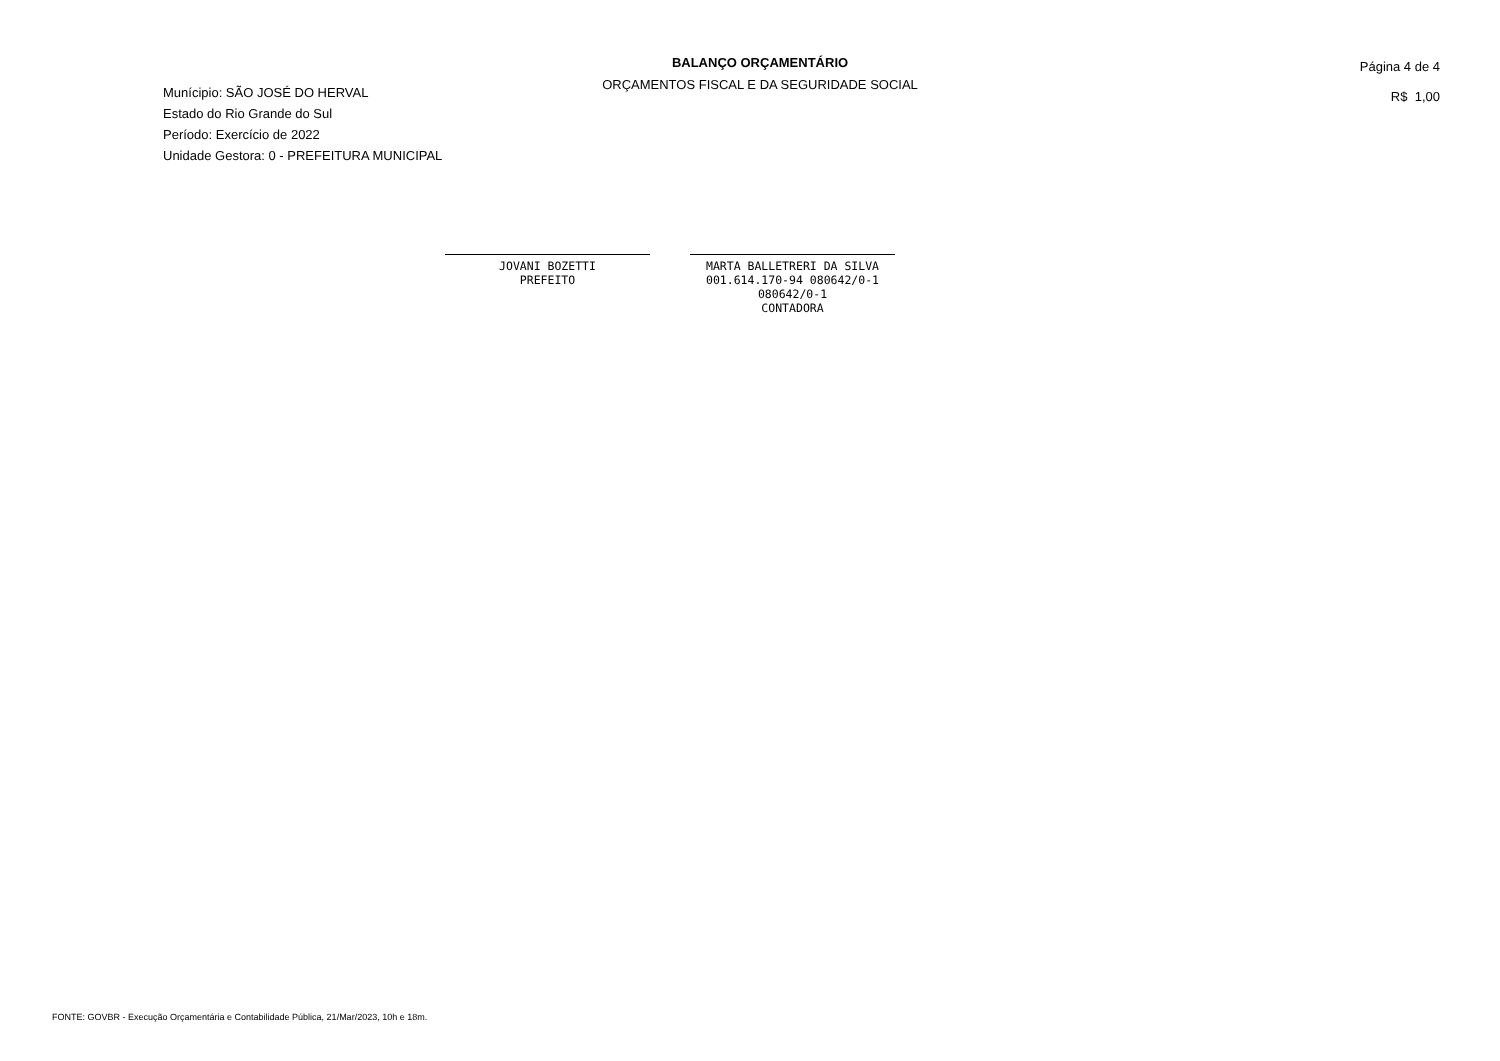BALANÇO ORÇAMENTÁRIO
ORÇAMENTOS FISCAL E DA SEGURIDADE SOCIAL
Munícipio: SÃO JOSÉ DO HERVAL
Estado do Rio Grande do Sul
Período: Exercício de 2022
Unidade Gestora: 0 - PREFEITURA MUNICIPAL
Página 4 de 4
R$ 1,00
JOVANI BOZETTI
PREFEITO
MARTA BALLETRERI DA SILVA
001.614.170-94 080642/0-1
080642/0-1
CONTADORA
FONTE: GOVBR - Execução Orçamentária e Contabilidade Pública, 21/Mar/2023, 10h e 18m.